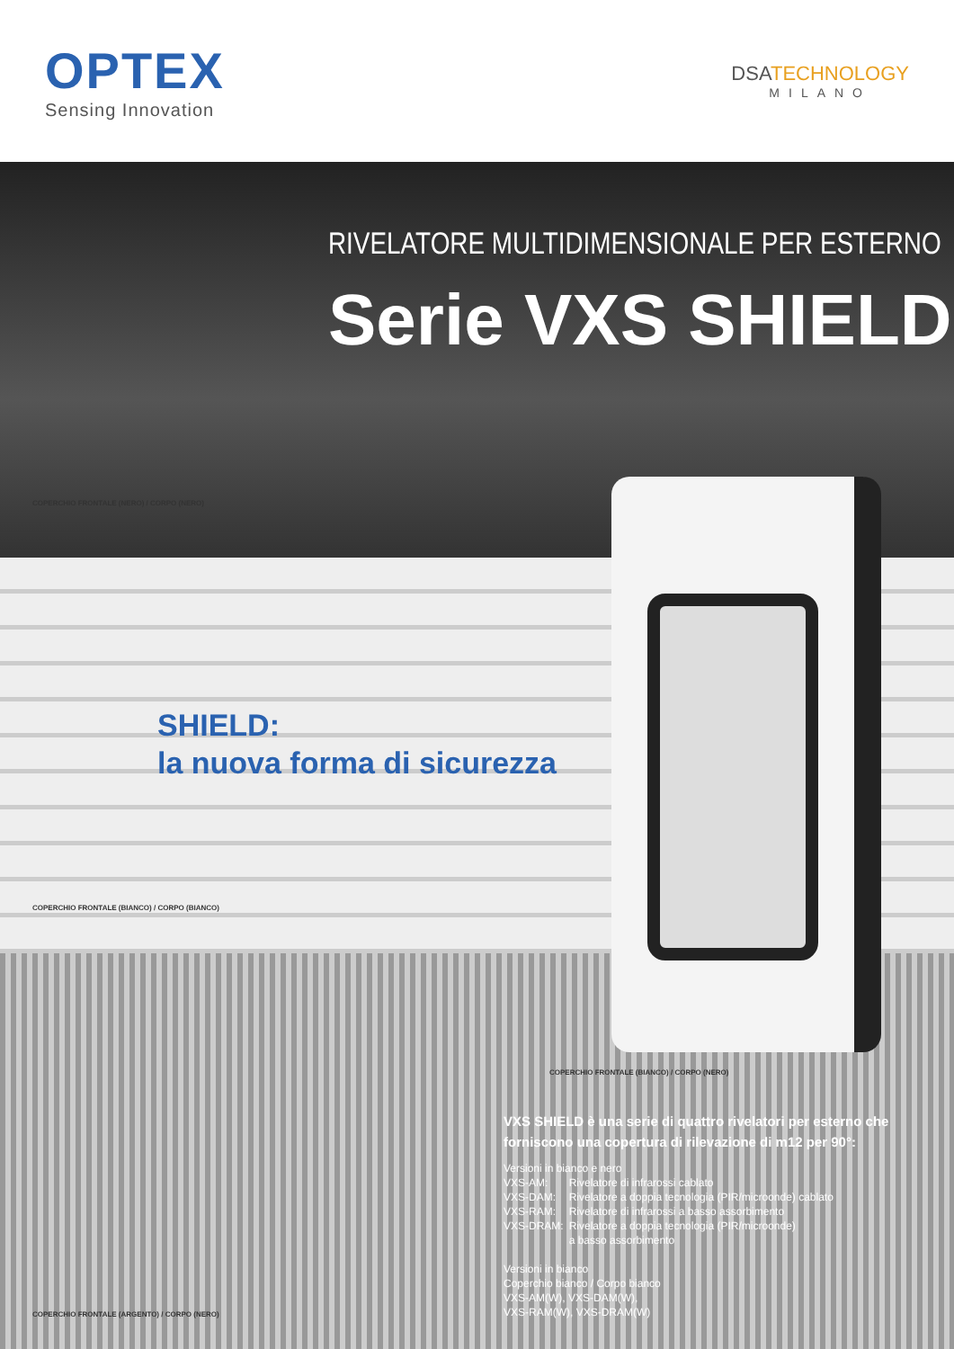OPTEX
Sensing Innovation
DSATECHNOLOGY
MILANO
RIVELATORE MULTIDIMENSIONALE PER ESTERNO
Serie VXS SHIELD
COPERCHIO FRONTALE (NERO) / CORPO (NERO)
SHIELD:
la nuova forma di sicurezza
COPERCHIO FRONTALE (BIANCO) / CORPO (BIANCO)
COPERCHIO FRONTALE (BIANCO) / CORPO (NERO)
COPERCHIO FRONTALE (ARGENTO) / CORPO (NERO)
VXS SHIELD è una serie di quattro rivelatori per esterno che forniscono una copertura di rilevazione di m12 per 90°:
Versioni in bianco e nero
| VXS-AM: | Rivelatore di infrarossi cablato |
| VXS-DAM: | Rivelatore a doppia tecnologia (PIR/microonde) cablato |
| VXS-RAM: | Rivelatore di infrarossi a basso assorbimento |
| VXS-DRAM: | Rivelatore a doppia tecnologia (PIR/microonde) a basso assorbimento |
Versioni in bianco
Coperchio bianco / Corpo bianco
VXS-AM(W), VXS-DAM(W),
VXS-RAM(W), VXS-DRAM(W)